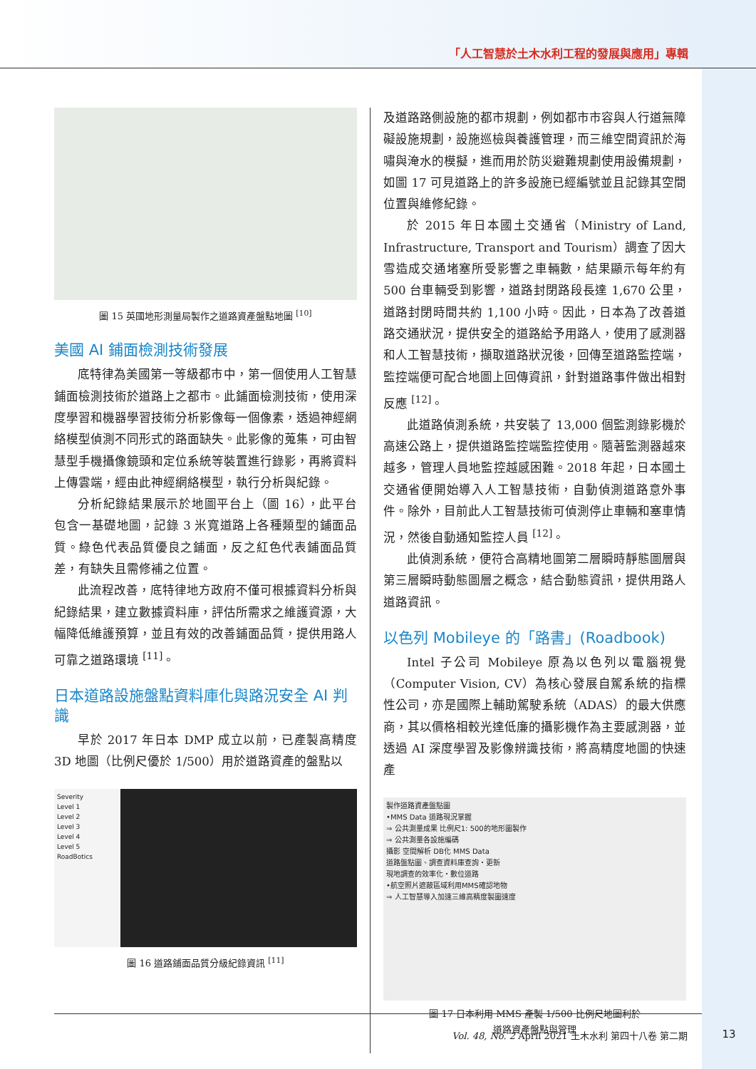「人工智慧於土木水利工程的發展與應用」專輯
圖 15 英國地形測量局製作之道路資產盤點地圖 <sup>[10]</sup>
美國 AI 鋪面檢測技術發展
底特律為美國第一等級都市中，第一個使用人工智慧鋪面檢測技術於道路上之都市。此鋪面檢測技術，使用深度學習和機器學習技術分析影像每一個像素，透過神經網絡模型偵測不同形式的路面缺失。此影像的蒐集，可由智慧型手機攝像鏡頭和定位系統等裝置進行錄影，再將資料上傳雲端，經由此神經網絡模型，執行分析與紀錄。
分析紀錄結果展示於地圖平台上（圖 16），此平台包含一基礎地圖，記錄 3 米寬道路上各種類型的鋪面品質。綠色代表品質優良之鋪面，反之紅色代表鋪面品質差，有缺失且需修補之位置。
此流程改善，底特律地方政府不僅可根據資料分析與紀錄結果，建立數據資料庫，評估所需求之維護資源，大幅降低維護預算，並且有效的改善鋪面品質，提供用路人可靠之道路環境 <sup>[11]</sup>。
日本道路設施盤點資料庫化與路況安全 AI 判識
早於 2017 年日本 DMP 成立以前，已產製高精度 3D 地圖（比例尺優於 1/500）用於道路資產的盤點以
Severity
Level 1
Level 2
Level 3
Level 4
Level 5
RoadBotics
圖 16 道路鋪面品質分級紀錄資訊 <sup>[11]</sup>
及道路路側設施的都市規劃，例如都市市容與人行道無障礙設施規劃，設施巡檢與養護管理，而三維空間資訊於海嘯與淹水的模擬，進而用於防災避難規劃使用設備規劃，如圖 17 可見道路上的許多設施已經編號並且記錄其空間位置與維修紀錄。
於 2015 年日本國土交通省（Ministry of Land, Infrastructure, Transport and Tourism）調查了因大雪造成交通堵塞所受影響之車輛數，結果顯示每年約有 500 台車輛受到影響，道路封閉路段長達 1,670 公里，道路封閉時間共約 1,100 小時。因此，日本為了改善道路交通狀況，提供安全的道路給予用路人，使用了感測器和人工智慧技術，擷取道路狀況後，回傳至道路監控端，監控端便可配合地圖上回傳資訊，針對道路事件做出相對反應 <sup>[12]</sup>。
此道路偵測系統，共安裝了 13,000 個監測錄影機於高速公路上，提供道路監控端監控使用。隨著監測器越來越多，管理人員地監控越感困難。2018 年起，日本國土交通省便開始導入人工智慧技術，自動偵測道路意外事件。除外，目前此人工智慧技術可偵測停止車輛和塞車情況，然後自動通知監控人員 <sup>[12]</sup>。
此偵測系統，便符合高精地圖第二層瞬時靜態圖層與第三層瞬時動態圖層之概念，結合動態資訊，提供用路人道路資訊。
以色列 Mobileye 的「路書」(Roadbook)
Intel 子公司 Mobileye 原為以色列以電腦視覺（Computer Vision, CV）為核心發展自駕系統的指標性公司，亦是國際上輔助駕駛系統（ADAS）的最大供應商，其以價格相較光達低廉的攝影機作為主要感測器，並透過 AI 深度學習及影像辨識技術，將高精度地圖的快速產
製作道路資產盤點圖
•MMS Data 道路現況掌握
⇒ 公共測量成果 比例尺1: 500的地形圖製作
⇒ 公共測量各設施編碼
攝影 空間解析 DB化 MMS Data
道路盤點圖、調查資料庫查詢・更新
現地調查的效率化・數位道路
•航空照片遮蔽區域利用MMS確認地物
⇒ 人工智慧導入加速三維高精度製圖速度
圖 17 日本利用 MMS 產製 1/500 比例尺地圖利於
道路資產盤點與管理
Vol. 48, No. 2 April 2021 土木水利 第四十八卷 第二期
13